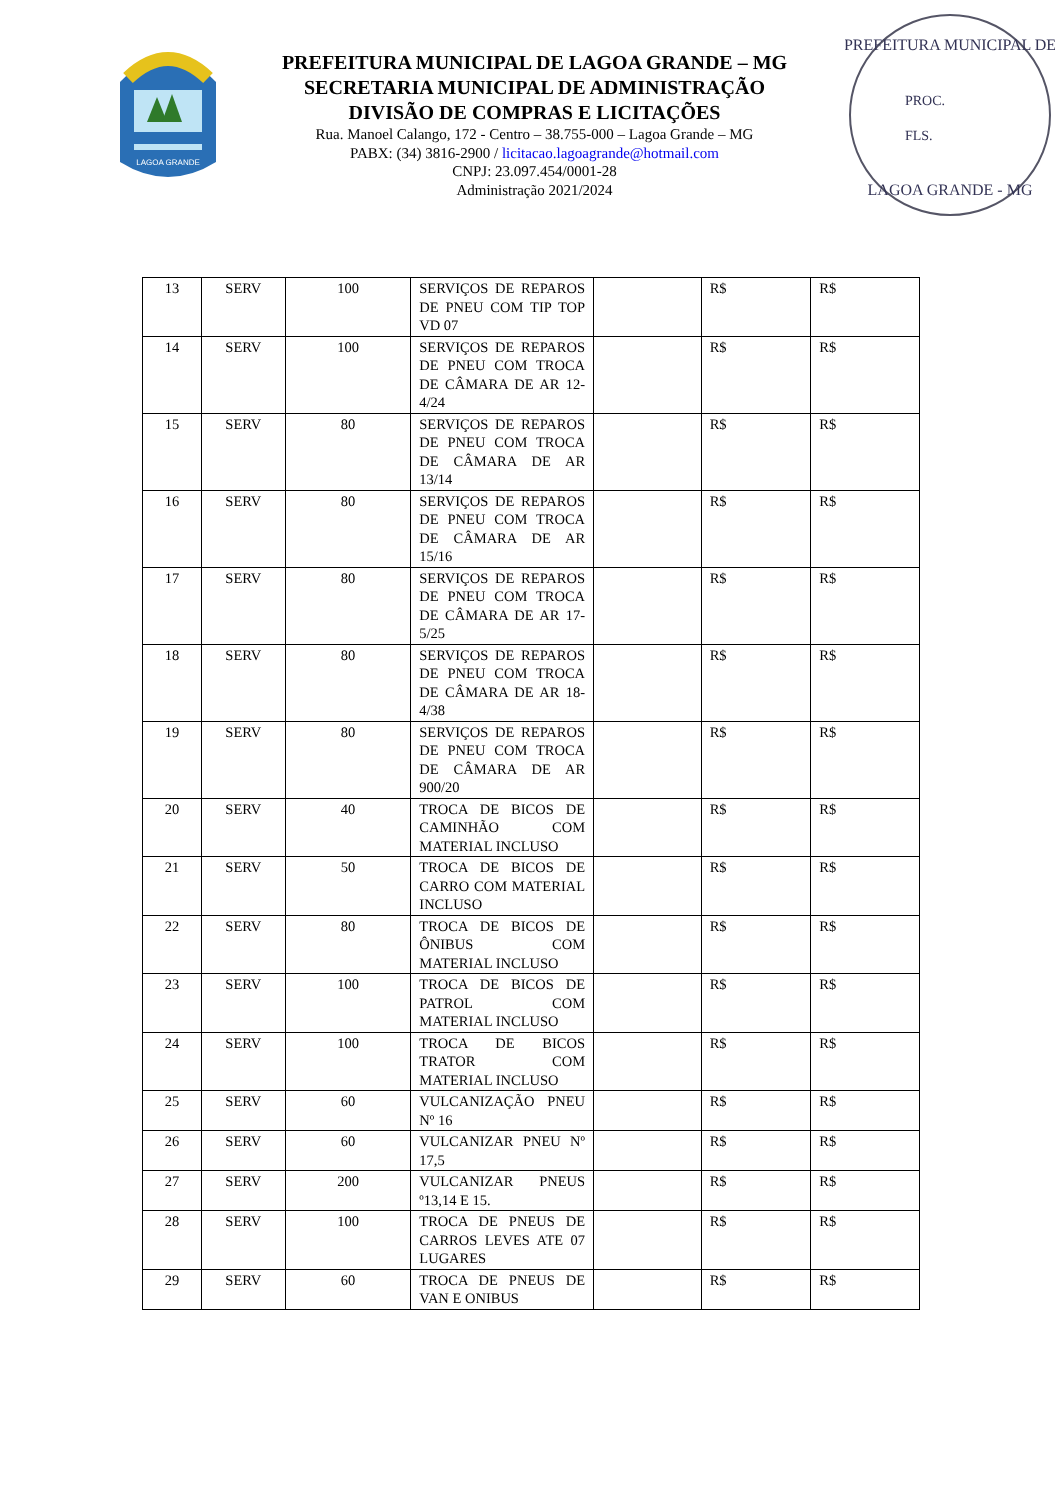LAGOA GRANDE
PREFEITURA MUNICIPAL DE LAGOA GRANDE – MG
SECRETARIA MUNICIPAL DE ADMINISTRAÇÃO
DIVISÃO DE COMPRAS E LICITAÇÕES
Rua. Manoel Calango, 172 - Centro – 38.755-000 – Lagoa Grande – MG
PABX: (34) 3816-2900 / licitacao.lagoagrande@hotmail.com
CNPJ: 23.097.454/0001-28
Administração 2021/2024
PREFEITURA MUNICIPAL DE
PROC.
FLS.
LAGOA GRANDE - MG
| 13 | SERV | 100 | SERVIÇOS DE REPAROS DE PNEU COM TIP TOP VD 07 | | R$ | R$ |
| 14 | SERV | 100 | SERVIÇOS DE REPAROS DE PNEU COM TROCA DE CÂMARA DE AR 12-4/24 | | R$ | R$ |
| 15 | SERV | 80 | SERVIÇOS DE REPAROS DE PNEU COM TROCA DE CÂMARA DE AR 13/14 | | R$ | R$ |
| 16 | SERV | 80 | SERVIÇOS DE REPAROS DE PNEU COM TROCA DE CÂMARA DE AR 15/16 | | R$ | R$ |
| 17 | SERV | 80 | SERVIÇOS DE REPAROS DE PNEU COM TROCA DE CÂMARA DE AR 17-5/25 | | R$ | R$ |
| 18 | SERV | 80 | SERVIÇOS DE REPAROS DE PNEU COM TROCA DE CÂMARA DE AR 18-4/38 | | R$ | R$ |
| 19 | SERV | 80 | SERVIÇOS DE REPAROS DE PNEU COM TROCA DE CÂMARA DE AR 900/20 | | R$ | R$ |
| 20 | SERV | 40 | TROCA DE BICOS DE CAMINHÃO COM MATERIAL INCLUSO | | R$ | R$ |
| 21 | SERV | 50 | TROCA DE BICOS DE CARRO COM MATERIAL INCLUSO | | R$ | R$ |
| 22 | SERV | 80 | TROCA DE BICOS DE ÔNIBUS COM MATERIAL INCLUSO | | R$ | R$ |
| 23 | SERV | 100 | TROCA DE BICOS DE PATROL COM MATERIAL INCLUSO | | R$ | R$ |
| 24 | SERV | 100 | TROCA DE BICOS TRATOR COM MATERIAL INCLUSO | | R$ | R$ |
| 25 | SERV | 60 | VULCANIZAÇÃO PNEU Nº 16 | | R$ | R$ |
| 26 | SERV | 60 | VULCANIZAR PNEU Nº 17,5 | | R$ | R$ |
| 27 | SERV | 200 | VULCANIZAR PNEUS º13,14 E 15. | | R$ | R$ |
| 28 | SERV | 100 | TROCA DE PNEUS DE CARROS LEVES ATE 07 LUGARES | | R$ | R$ |
| 29 | SERV | 60 | TROCA DE PNEUS DE VAN E ONIBUS | | R$ | R$ |